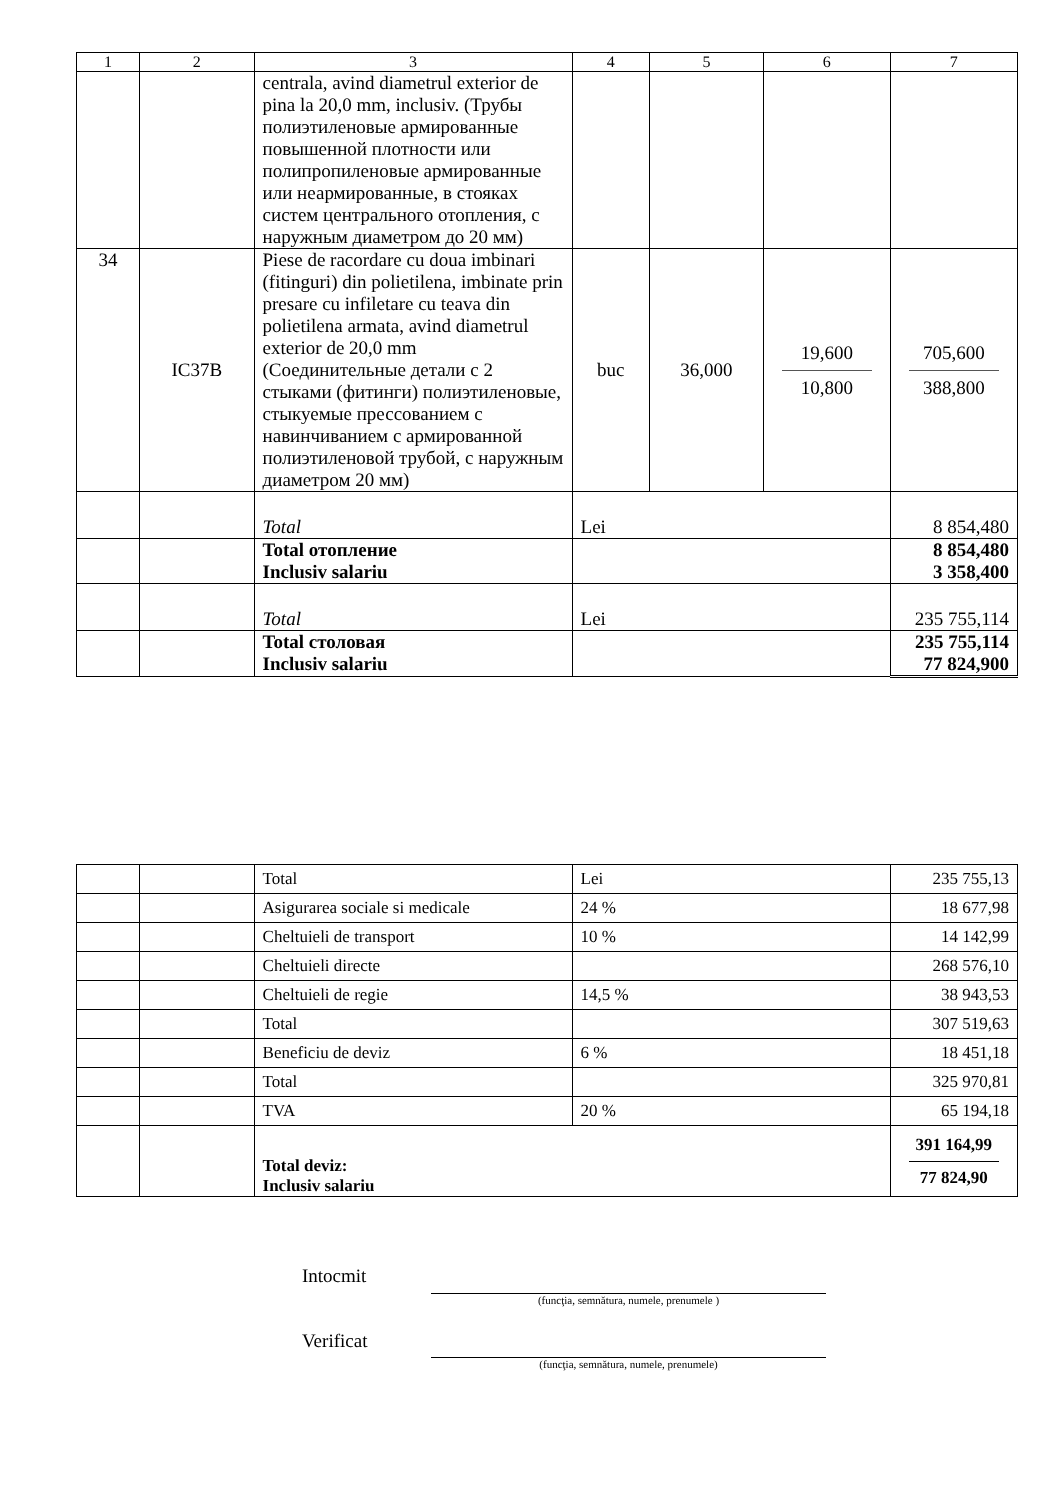| 1 | 2 | 3 | 4 | 5 | 6 | 7 |
| --- | --- | --- | --- | --- | --- | --- |
| | | centrala, avind diametrul exterior de pina la 20,0 mm, inclusiv. (Трубы полиэтиленовые армированные повышенной плотности или полипропиленовые армированные или неармированные, в стояках систем центрального отопления, с наружным диаметром до 20 мм) | | | | |
| 34 | IC37B | Piese de racordare cu doua imbinari (fitinguri) din polietilena, imbinate prin presare cu infiletare cu teava din polietilena armata, avind diametrul exterior de 20,0 mm (Соединительные детали с 2 стыками (фитинги) полиэтиленовые, стыкуемые прессованием с навинчиванием с армированной полиэтиленовой трубой, с наружным диаметром 20 мм) | buc | 36,000 | 19,600 10,800 | 705,600 388,800 |
| | | Total | Lei | | | 8 854,480 |
| | | Total отопление Inclusiv salariu | | | | 8 854,480 3 358,400 |
| | | Total | Lei | | | 235 755,114 |
| | | Total столовая Inclusiv salariu | | | | 235 755,114 77 824,900 |
| | | Total | Lei | 235 755,13 |
| | | Asigurarea sociale si medicale | 24 % | 18 677,98 |
| | | Cheltuieli de transport | 10 % | 14 142,99 |
| | | Cheltuieli directe | | 268 576,10 |
| | | Cheltuieli de regie | 14,5 % | 38 943,53 |
| | | Total | | 307 519,63 |
| | | Beneficiu de deviz | 6 % | 18 451,18 |
| | | Total | | 325 970,81 |
| | | TVA | 20 % | 65 194,18 |
| | | Total deviz: Inclusiv salariu | | 391 164,99 77 824,90 |
Intocmit
(funcţia, semnătura, numele, prenumele )
Verificat
(funcţia, semnătura, numele, prenumele)